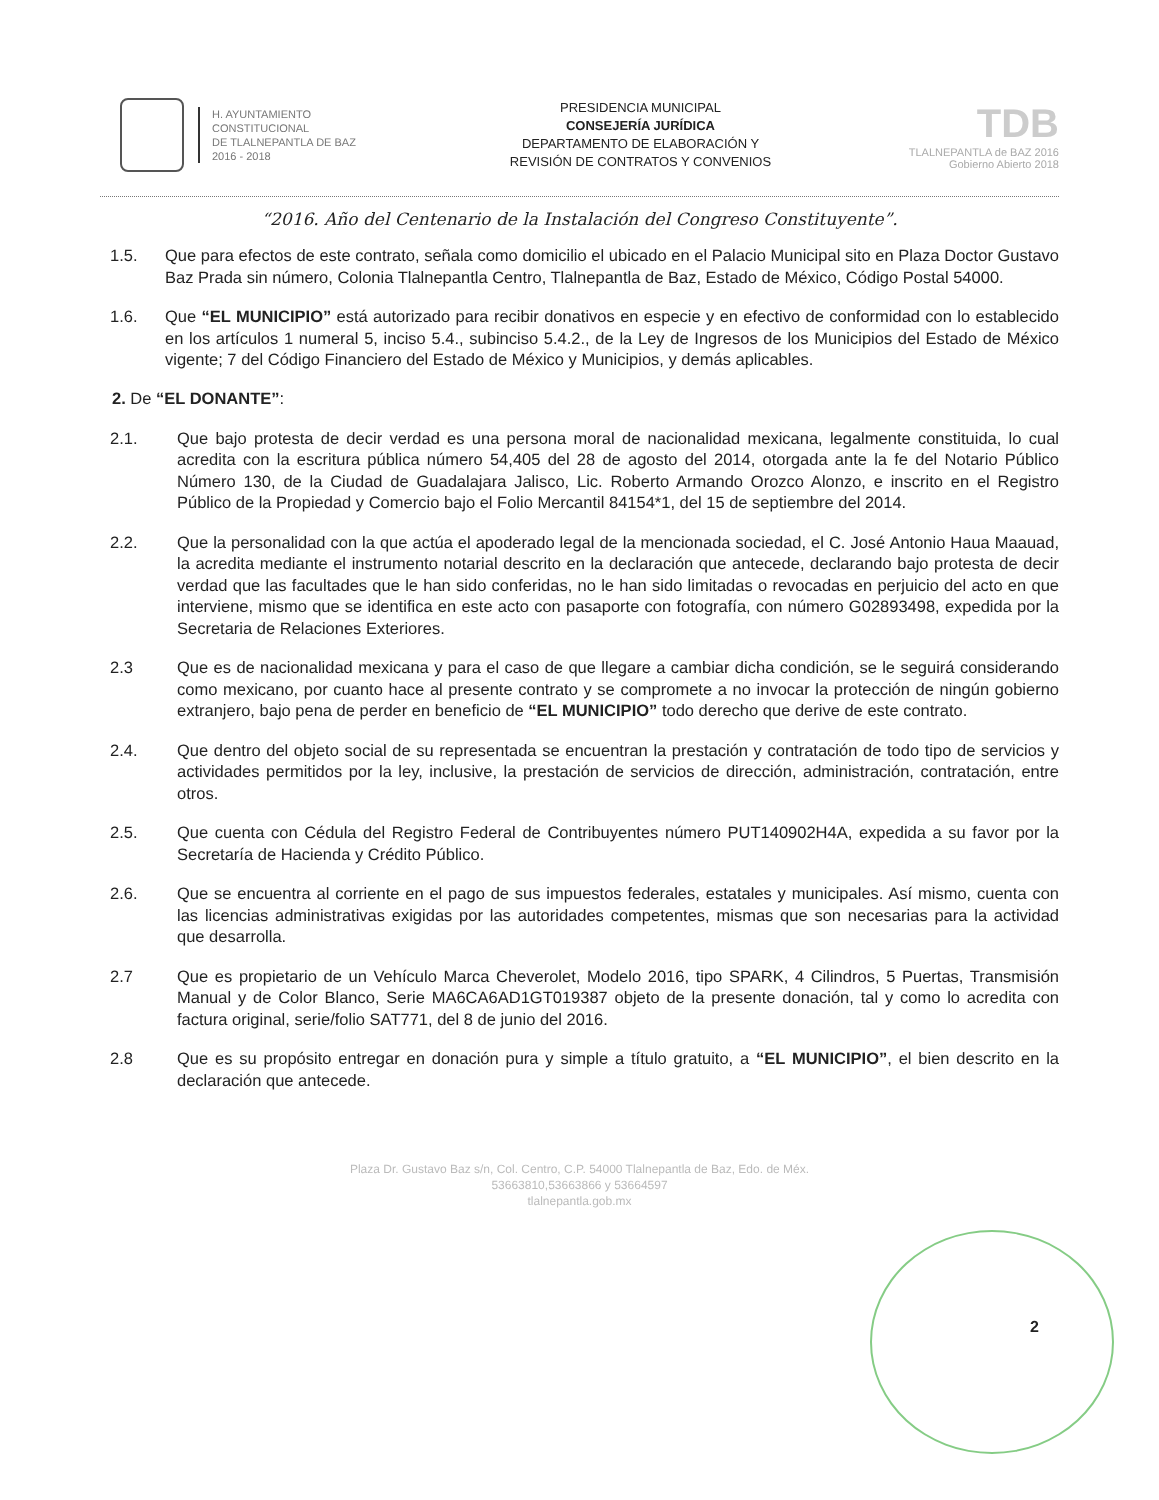H. AYUNTAMIENTO
CONSTITUCIONAL
DE TLALNEPANTLA DE BAZ
2016 - 2018
PRESIDENCIA MUNICIPAL
CONSEJERÍA JURÍDICA
DEPARTAMENTO DE ELABORACIÓN Y
REVISIÓN DE CONTRATOS Y CONVENIOS
TDB
TLALNEPANTLA de BAZ 2016
Gobierno Abierto 2018
“2016. Año del Centenario de la Instalación del Congreso Constituyente”.
1.5. Que para efectos de este contrato, señala como domicilio el ubicado en el Palacio Municipal sito en Plaza Doctor Gustavo Baz Prada sin número, Colonia Tlalnepantla Centro, Tlalnepantla de Baz, Estado de México, Código Postal 54000.
1.6. Que “EL MUNICIPIO” está autorizado para recibir donativos en especie y en efectivo de conformidad con lo establecido en los artículos 1 numeral 5, inciso 5.4., subinciso 5.4.2., de la Ley de Ingresos de los Municipios del Estado de México vigente; 7 del Código Financiero del Estado de México y Municipios, y demás aplicables.
2. De “EL DONANTE”:
2.1. Que bajo protesta de decir verdad es una persona moral de nacionalidad mexicana, legalmente constituida, lo cual acredita con la escritura pública número 54,405 del 28 de agosto del 2014, otorgada ante la fe del Notario Público Número 130, de la Ciudad de Guadalajara Jalisco, Lic. Roberto Armando Orozco Alonzo, e inscrito en el Registro Público de la Propiedad y Comercio bajo el Folio Mercantil 84154*1, del 15 de septiembre del 2014.
2.2. Que la personalidad con la que actúa el apoderado legal de la mencionada sociedad, el C. José Antonio Haua Maauad, la acredita mediante el instrumento notarial descrito en la declaración que antecede, declarando bajo protesta de decir verdad que las facultades que le han sido conferidas, no le han sido limitadas o revocadas en perjuicio del acto en que interviene, mismo que se identifica en este acto con pasaporte con fotografía, con número G02893498, expedida por la Secretaria de Relaciones Exteriores.
2.3 Que es de nacionalidad mexicana y para el caso de que llegare a cambiar dicha condición, se le seguirá considerando como mexicano, por cuanto hace al presente contrato y se compromete a no invocar la protección de ningún gobierno extranjero, bajo pena de perder en beneficio de “EL MUNICIPIO” todo derecho que derive de este contrato.
2.4. Que dentro del objeto social de su representada se encuentran la prestación y contratación de todo tipo de servicios y actividades permitidos por la ley, inclusive, la prestación de servicios de dirección, administración, contratación, entre otros.
2.5. Que cuenta con Cédula del Registro Federal de Contribuyentes número PUT140902H4A, expedida a su favor por la Secretaría de Hacienda y Crédito Público.
2.6. Que se encuentra al corriente en el pago de sus impuestos federales, estatales y municipales. Así mismo, cuenta con las licencias administrativas exigidas por las autoridades competentes, mismas que son necesarias para la actividad que desarrolla.
2.7 Que es propietario de un Vehículo Marca Cheverolet, Modelo 2016, tipo SPARK, 4 Cilindros, 5 Puertas, Transmisión Manual y de Color Blanco, Serie MA6CA6AD1GT019387 objeto de la presente donación, tal y como lo acredita con factura original, serie/folio SAT771, del 8 de junio del 2016.
2.8 Que es su propósito entregar en donación pura y simple a título gratuito, a “EL MUNICIPIO”, el bien descrito en la declaración que antecede.
Plaza Dr. Gustavo Baz s/n, Col. Centro, C.P. 54000 Tlalnepantla de Baz, Edo. de Méx.
53663810,53663866 y 53664597
tlalnepantla.gob.mx
2